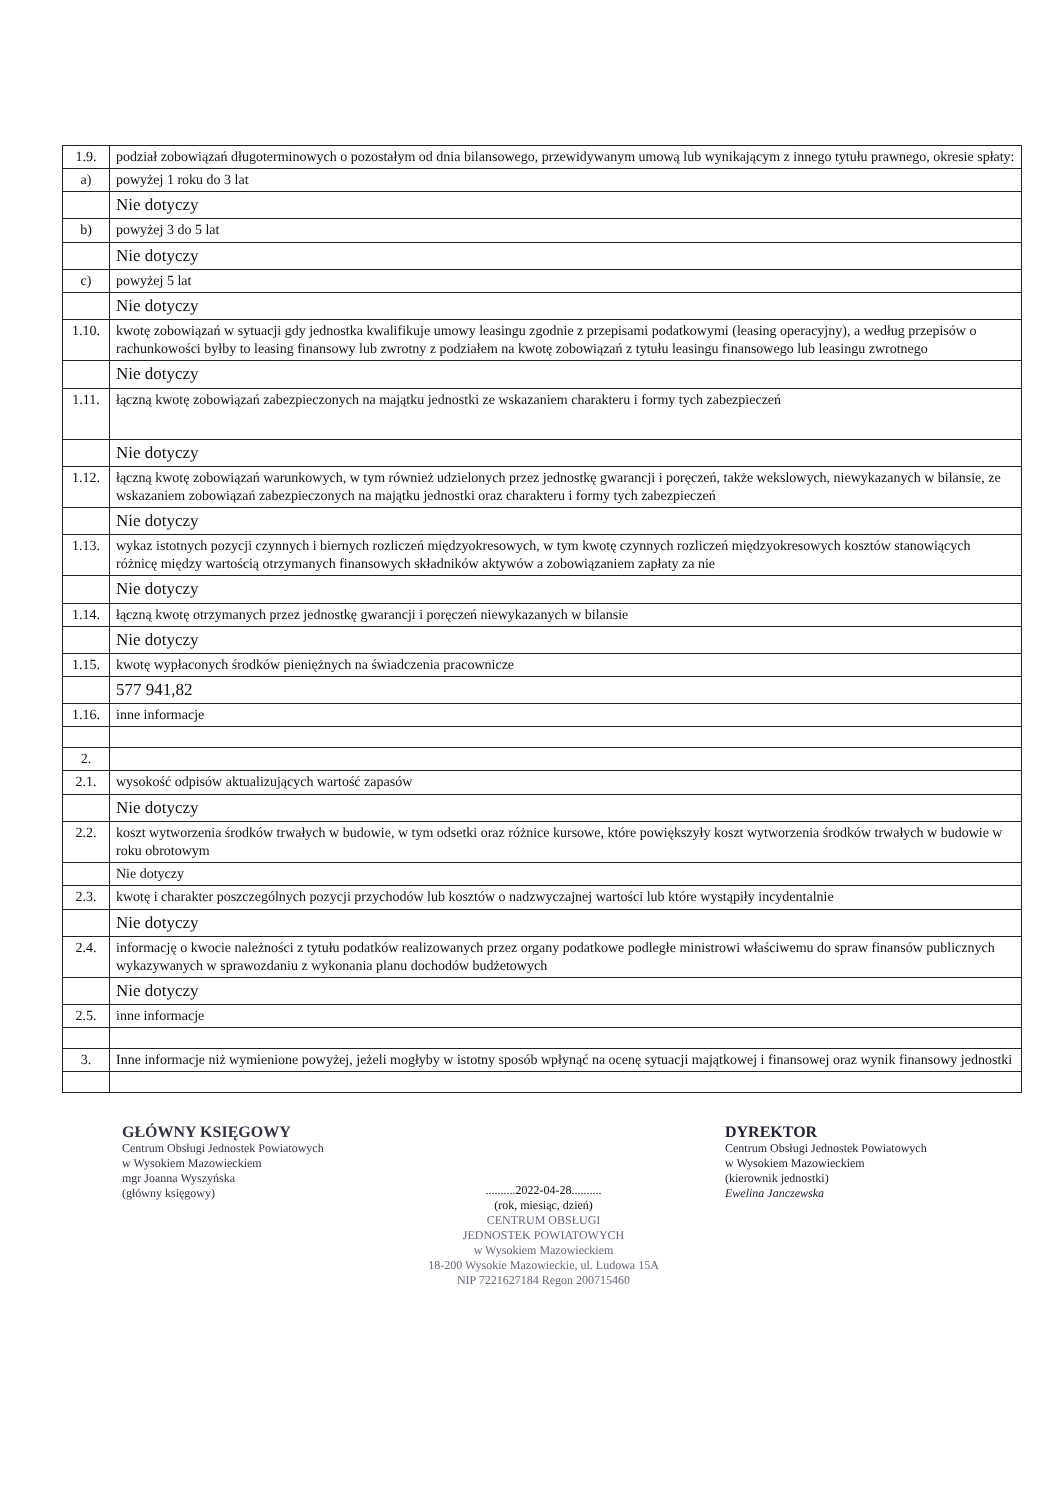| 1.9. | podział zobowiązań długoterminowych o pozostałym od dnia bilansowego, przewidywanym umową lub wynikającym z innego tytułu prawnego, okresie spłaty: |
| a) | powyżej 1 roku do 3 lat |
| | Nie dotyczy |
| b) | powyżej 3 do 5 lat |
| | Nie dotyczy |
| c) | powyżej 5 lat |
| | Nie dotyczy |
| 1.10. | kwotę zobowiązań w sytuacji gdy jednostka kwalifikuje umowy leasingu zgodnie z przepisami podatkowymi (leasing operacyjny), a według przepisów o rachunkowości byłby to leasing finansowy lub zwrotny z podziałem na kwotę zobowiązań z tytułu leasingu finansowego lub leasingu zwrotnego |
| | Nie dotyczy |
| 1.11. | łączną kwotę zobowiązań zabezpieczonych na majątku jednostki ze wskazaniem charakteru i formy tych zabezpieczeń |
| | Nie dotyczy |
| 1.12. | łączną kwotę zobowiązań warunkowych, w tym również udzielonych przez jednostkę gwarancji i poręczeń, także wekslowych, niewykazanych w bilansie, ze wskazaniem zobowiązań zabezpieczonych na majątku jednostki oraz charakteru i formy tych zabezpieczeń |
| | Nie dotyczy |
| 1.13. | wykaz istotnych pozycji czynnych i biernych rozliczeń międzyokresowych, w tym kwotę czynnych rozliczeń międzyokresowych kosztów stanowiących różnicę między wartością otrzymanych finansowych składników aktywów a zobowiązaniem zapłaty za nie |
| | Nie dotyczy |
| 1.14. | łączną kwotę otrzymanych przez jednostkę gwarancji i poręczeń niewykazanych w bilansie |
| | Nie dotyczy |
| 1.15. | kwotę wypłaconych środków pieniężnych na świadczenia pracownicze |
| | 577 941,82 |
| 1.16. | inne informacje |
| 2. | |
| 2.1. | wysokość odpisów aktualizujących wartość zapasów |
| | Nie dotyczy |
| 2.2. | koszt wytworzenia środków trwałych w budowie, w tym odsetki oraz różnice kursowe, które powiększyły koszt wytworzenia środków trwałych w budowie w roku obrotowym |
| | Nie dotyczy |
| 2.3. | kwotę i charakter poszczególnych pozycji przychodów lub kosztów o nadzwyczajnej wartości lub które wystąpiły incydentalnie |
| | Nie dotyczy |
| 2.4. | informację o kwocie należności z tytułu podatków realizowanych przez organy podatkowe podległe ministrowi właściwemu do spraw finansów publicznych wykazywanych w sprawozdaniu z wykonania planu dochodów budżetowych |
| | Nie dotyczy |
| 2.5. | inne informacje |
| 3. | Inne informacje niż wymienione powyżej, jeżeli mogłyby w istotny sposób wpłynąć na ocenę sytuacji majątkowej i finansowej oraz wynik finansowy jednostki |
GŁÓWNY KSIĘGOWY
Centrum Obsługi Jednostek Powiatowych
w Wysokiem Mazowieckiem
mgr Joanna Wyszyńska
(główny księgowy)
..........2022-04-28..........
(rok, miesiąc, dzień)
CENTRUM OBSŁUGI
JEDNOSTEK POWIATOWYCH
w Wysokiem Mazowieckiem
18-200 Wysokie Mazowieckie, ul. Ludowa 15A
NIP 7221627184 Regon 200715460
DYREKTOR
Centrum Obsługi Jednostek Powiatowych
w Wysokiem Mazowieckiem
(kierownik jednostki)
Ewelina Janczewska